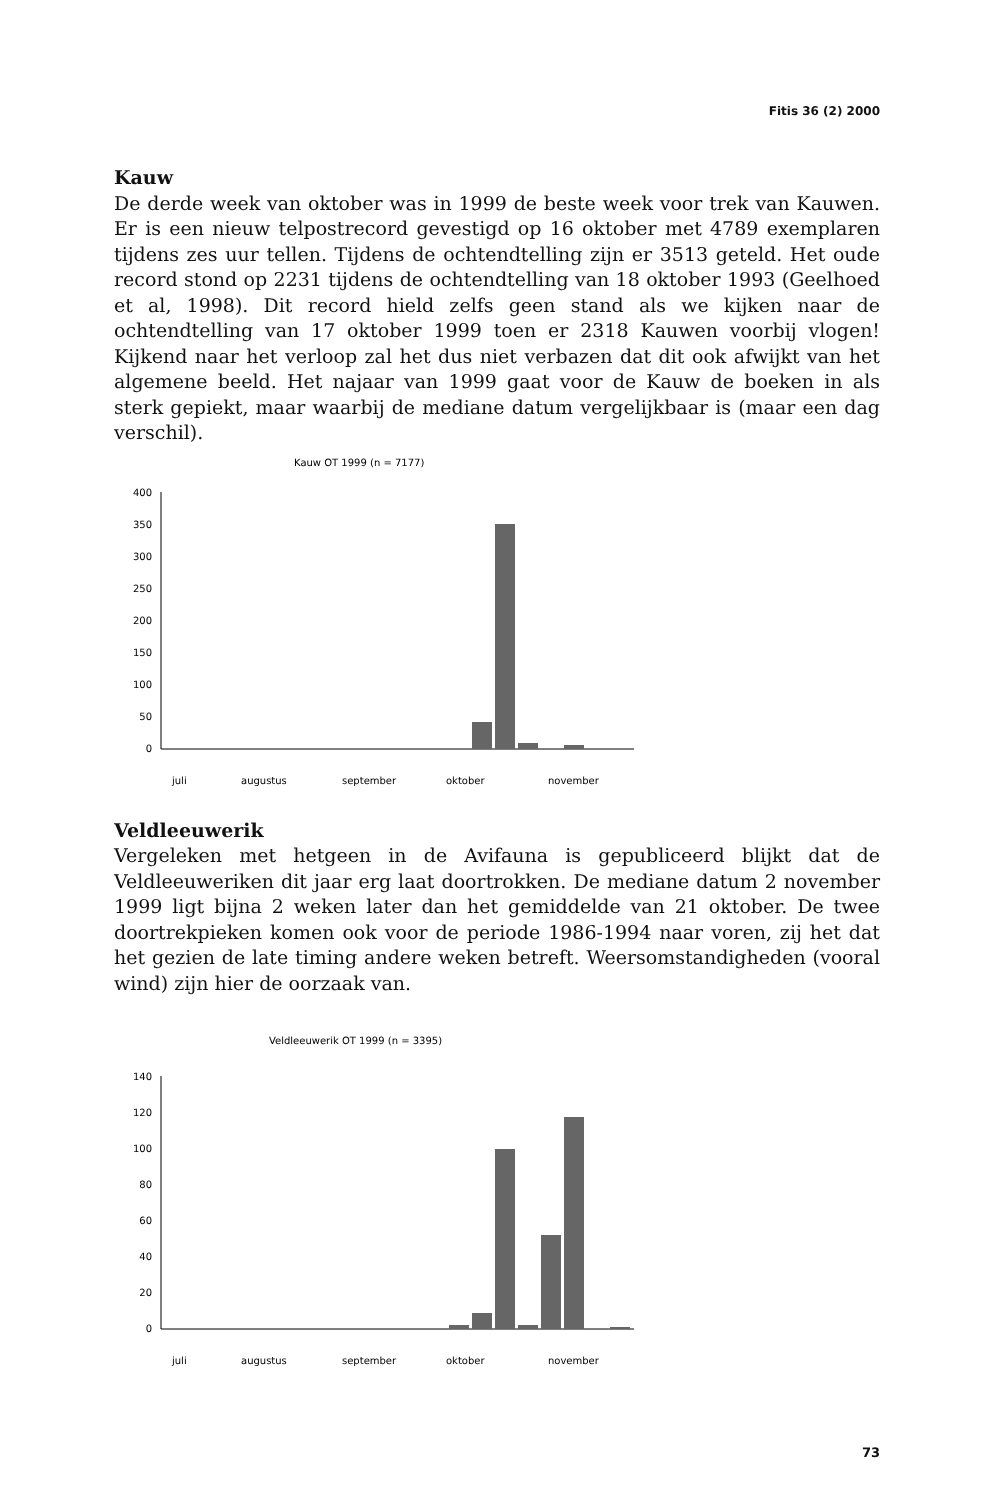Fitis 36 (2) 2000
Kauw
De derde week van oktober was in 1999 de beste week voor trek van Kauwen. Er is een nieuw telpostrecord gevestigd op 16 oktober met 4789 exemplaren tijdens zes uur tellen. Tijdens de ochtendtelling zijn er 3513 geteld. Het oude record stond op 2231 tijdens de ochtendtelling van 18 oktober 1993 (Geelhoed et al, 1998). Dit record hield zelfs geen stand als we kijken naar de ochtendtelling van 17 oktober 1999 toen er 2318 Kauwen voorbij vlogen! Kijkend naar het verloop zal het dus niet verbazen dat dit ook afwijkt van het algemene beeld. Het najaar van 1999 gaat voor de Kauw de boeken in als sterk gepiekt, maar waarbij de mediane datum vergelijkbaar is (maar een dag verschil).
Kauw OT 1999 (n = 7177)
400
350
300
250
200
150
100
50
0
juli
augustus
september
oktober
november
Veldleeuwerik
Vergeleken met hetgeen in de Avifauna is gepubliceerd blijkt dat de Veldleeuweriken dit jaar erg laat doortrokken. De mediane datum 2 november 1999 ligt bijna 2 weken later dan het gemiddelde van 21 oktober. De twee doortrekpieken komen ook voor de periode 1986-1994 naar voren, zij het dat het gezien de late timing andere weken betreft. Weersomstandigheden (vooral wind) zijn hier de oorzaak van.
Veldleeuwerik OT 1999 (n = 3395)
140
120
100
80
60
40
20
0
juli
augustus
september
oktober
november
73